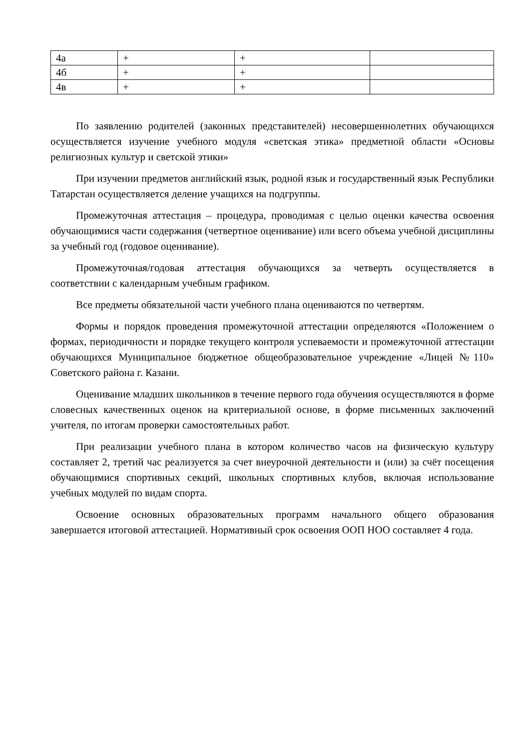| 4а | + | + | |
| 4б | + | + | |
| 4в | + | + | |
По заявлению родителей (законных представителей) несовершеннолетних обучающихся осуществляется изучение учебного модуля «светская этика» предметной области «Основы религиозных культур и светской этики»
При изучении предметов английский язык, родной язык и государственный язык Республики Татарстан осуществляется деление учащихся на подгруппы.
Промежуточная аттестация – процедура, проводимая с целью оценки качества освоения обучающимися части содержания (четвертное оценивание) или всего объема учебной дисциплины за учебный год (годовое оценивание).
Промежуточная/годовая аттестация обучающихся за четверть осуществляется в соответствии с календарным учебным графиком.
Все предметы обязательной части учебного плана оцениваются по четвертям.
Формы и порядок проведения промежуточной аттестации определяются «Положением о формах, периодичности и порядке текущего контроля успеваемости и промежуточной аттестации обучающихся Муниципальное бюджетное общеобразовательное учреждение «Лицей №110» Советского района г. Казани.
Оценивание младших школьников в течение первого года обучения осуществляются в форме словесных качественных оценок на критериальной основе, в форме письменных заключений учителя, по итогам проверки самостоятельных работ.
При реализации учебного плана в котором количество часов на физическую культуру составляет 2, третий час реализуется за счет внеурочной деятельности и (или) за счёт посещения обучающимися спортивных секций, школьных спортивных клубов, включая использование учебных модулей по видам спорта.
Освоение основных образовательных программ начального общего образования завершается итоговой аттестацией. Нормативный срок освоения ООП НОО составляет 4 года.